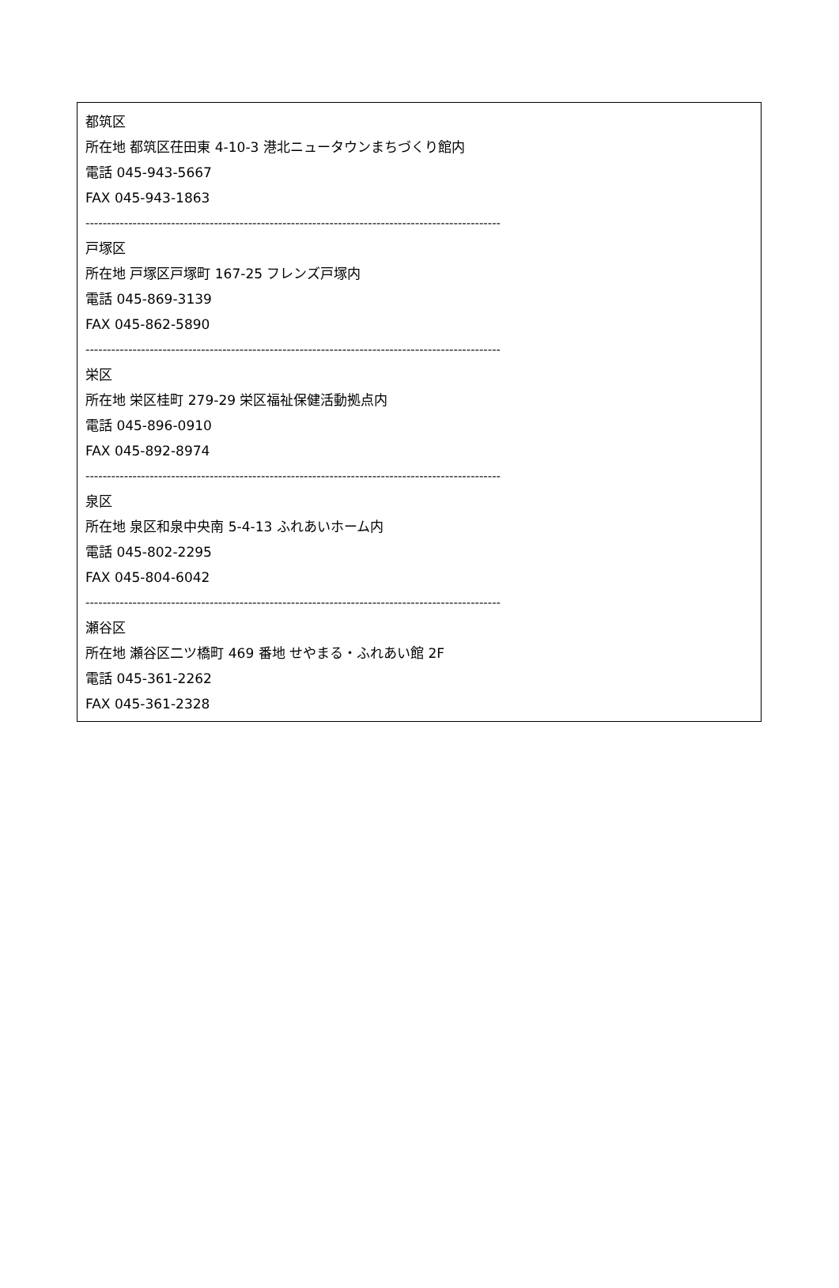都筑区
所在地 都筑区茌田東 4-10-3 港北ニュータウンまちづくり館内
電話 045-943-5667
FAX 045-943-1863
-------------------------------------------------------------------------------------------------
戸塚区
所在地 戸塚区戸塚町 167-25 フレンズ戸塚内
電話 045-869-3139
FAX 045-862-5890
-------------------------------------------------------------------------------------------------
栄区
所在地 栄区桂町 279-29 栄区福祉保健活動拠点内
電話 045-896-0910
FAX 045-892-8974
-------------------------------------------------------------------------------------------------
泉区
所在地 泉区和泉中央南 5-4-13 ふれあいホーム内
電話 045-802-2295
FAX 045-804-6042
-------------------------------------------------------------------------------------------------
瀬谷区
所在地 瀬谷区二ツ橋町 469 番地 せやまる・ふれあい館 2F
電話 045-361-2262
FAX 045-361-2328